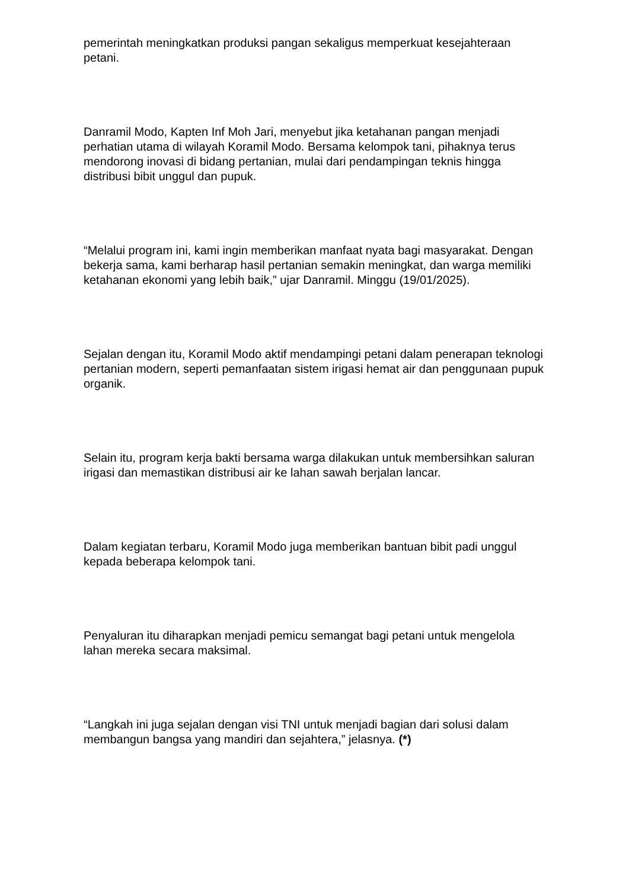pemerintah meningkatkan produksi pangan sekaligus memperkuat kesejahteraan petani.
Danramil Modo, Kapten Inf Moh Jari, menyebut jika ketahanan pangan menjadi perhatian utama di wilayah Koramil Modo. Bersama kelompok tani, pihaknya terus mendorong inovasi di bidang pertanian, mulai dari pendampingan teknis hingga distribusi bibit unggul dan pupuk.
“Melalui program ini, kami ingin memberikan manfaat nyata bagi masyarakat. Dengan bekerja sama, kami berharap hasil pertanian semakin meningkat, dan warga memiliki ketahanan ekonomi yang lebih baik,” ujar Danramil. Minggu (19/01/2025).
Sejalan dengan itu, Koramil Modo aktif mendampingi petani dalam penerapan teknologi pertanian modern, seperti pemanfaatan sistem irigasi hemat air dan penggunaan pupuk organik.
Selain itu, program kerja bakti bersama warga dilakukan untuk membersihkan saluran irigasi dan memastikan distribusi air ke lahan sawah berjalan lancar.
Dalam kegiatan terbaru, Koramil Modo juga memberikan bantuan bibit padi unggul kepada beberapa kelompok tani.
Penyaluran itu diharapkan menjadi pemicu semangat bagi petani untuk mengelola lahan mereka secara maksimal.
“Langkah ini juga sejalan dengan visi TNI untuk menjadi bagian dari solusi dalam membangun bangsa yang mandiri dan sejahtera,” jelasnya. (*)